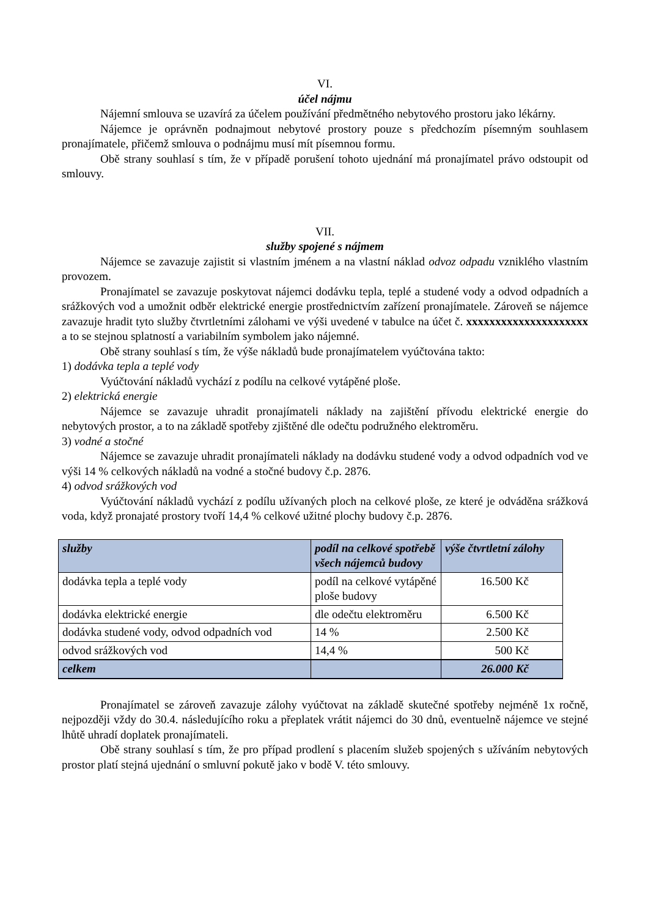VI.
účel nájmu
Nájemní smlouva se uzavírá za účelem používání předmětného nebytového prostoru jako lékárny.
Nájemce je oprávněn podnajmout nebytové prostory pouze s předchozím písemným souhlasem pronajímatele, přičemž smlouva o podnájmu musí mít písemnou formu.
Obě strany souhlasí s tím, že v případě porušení tohoto ujednání má pronajímatel právo odstoupit od smlouvy.
VII.
služby spojené s nájmem
Nájemce se zavazuje zajistit si vlastním jménem a na vlastní náklad odvoz odpadu vzniklého vlastním provozem.
Pronajímatel se zavazuje poskytovat nájemci dodávku tepla, teplé a studené vody a odvod odpadních a srážkových vod a umožnit odběr elektrické energie prostřednictvím zařízení pronajímatele. Zároveň se nájemce zavazuje hradit tyto služby čtvrtletními zálohami ve výši uvedené v tabulce na účet č. xxxxxxxxxxxxxxxxxxxxx a to se stejnou splatností a variabilním symbolem jako nájemné.
Obě strany souhlasí s tím, že výše nákladů bude pronajímatelem vyúčtována takto:
1) dodávka tepla a teplé vody
Vyúčtování nákladů vychází z podílu na celkové vytápěné ploše.
2) elektrická energie
Nájemce se zavazuje uhradit pronajímateli náklady na zajištění přívodu elektrické energie do nebytových prostor, a to na základě spotřeby zjištěné dle odečtu podružného elektroměru.
3) vodné a stočné
Nájemce se zavazuje uhradit pronajímateli náklady na dodávku studené vody a odvod odpadních vod ve výši 14 % celkových nákladů na vodné a stočné budovy č.p. 2876.
4) odvod srážkových vod
Vyúčtování nákladů vychází z podílu užívaných ploch na celkové ploše, ze které je odváděna srážková voda, když pronajaté prostory tvoří 14,4 % celkové užitné plochy budovy č.p. 2876.
| služby | podíl na celkové spotřebě všech nájemců budovy | výše čtvrtletní zálohy |
| --- | --- | --- |
| dodávka tepla a teplé vody | podíl na celkové vytápěné ploše budovy | 16.500 Kč |
| dodávka elektrické energie | dle odečtu elektroměru | 6.500 Kč |
| dodávka studené vody, odvod odpadních vod | 14 % | 2.500 Kč |
| odvod srážkových vod | 14,4 % | 500 Kč |
| celkem | | 26.000 Kč |
Pronajímatel se zároveň zavazuje zálohy vyúčtovat na základě skutečné spotřeby nejméně 1x ročně, nejpozději vždy do 30.4. následujícího roku a přeplatek vrátit nájemci do 30 dnů, eventuelně nájemce ve stejné lhůtě uhradí doplatek pronajímateli.
Obě strany souhlasí s tím, že pro případ prodlení s placením služeb spojených s užíváním nebytových prostor platí stejná ujednání o smluvní pokutě jako v bodě V. této smlouvy.